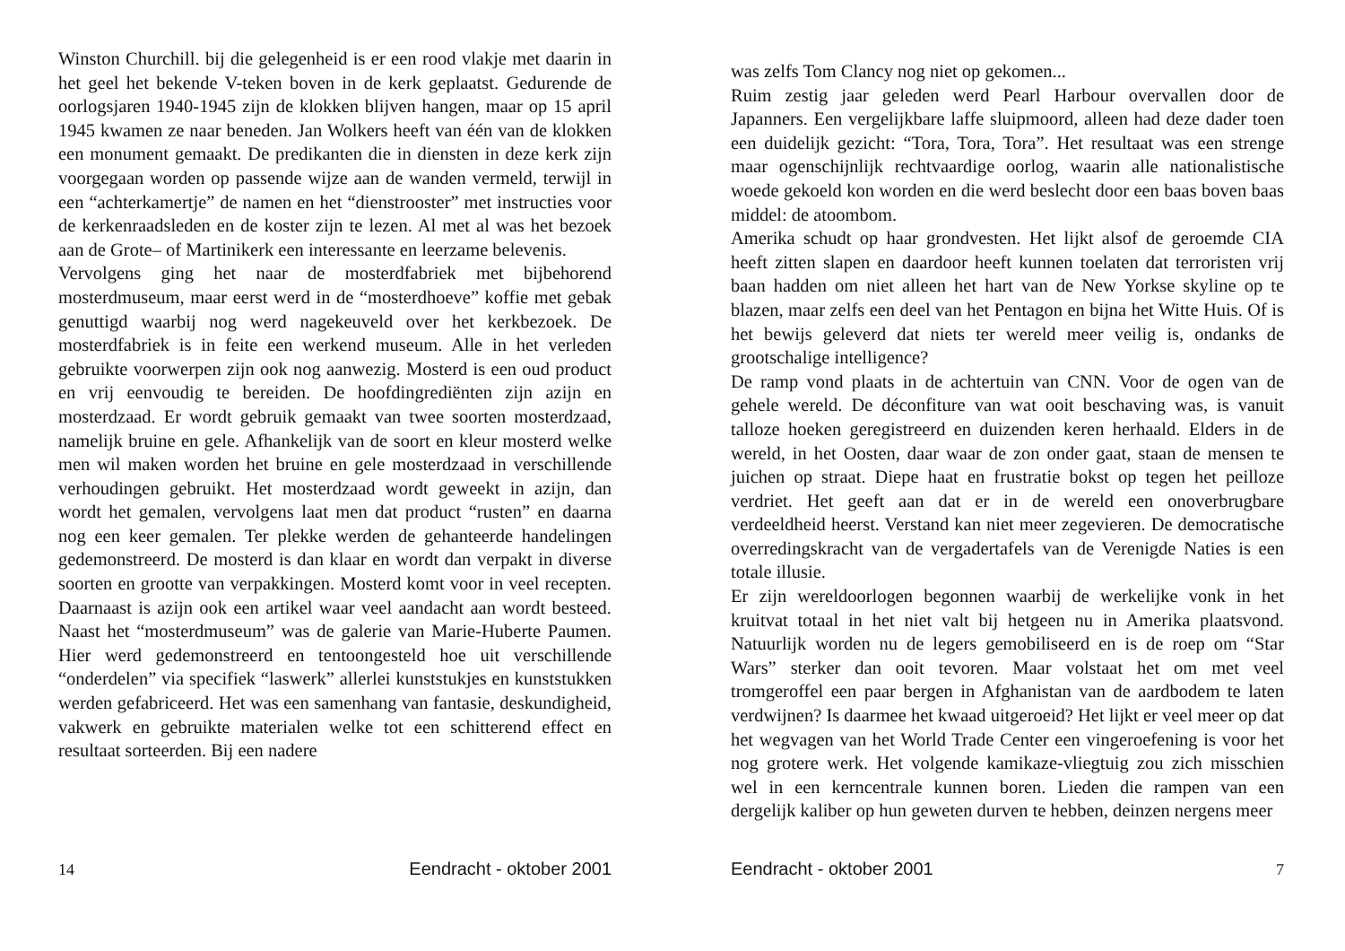Winston Churchill. bij die gelegenheid is er een rood vlakje met daarin in het geel het bekende V-teken boven in de kerk geplaatst. Gedurende de oorlogsjaren 1940-1945 zijn de klokken blijven hangen, maar op 15 april 1945 kwamen ze naar beneden. Jan Wolkers heeft van één van de klokken een monument gemaakt. De predikanten die in diensten in deze kerk zijn voorgegaan worden op passende wijze aan de wanden vermeld, terwijl in een “achterkamertje” de namen en het “dienstrooster” met instructies voor de kerkenraadsleden en de koster zijn te lezen. Al met al was het bezoek aan de Grote– of Martinikerk een interessante en leerzame belevenis.
Vervolgens ging het naar de mosterdfabriek met bijbehorend mosterdmuseum, maar eerst werd in de “mosterdhoeve” koffie met gebak genuttigd waarbij nog werd nagekeuveld over het kerkbezoek. De mosterdfabriek is in feite een werkend museum. Alle in het verleden gebruikte voorwerpen zijn ook nog aanwezig. Mosterd is een oud product en vrij eenvoudig te bereiden. De hoofdingrediënten zijn azijn en mosterdzaad. Er wordt gebruik gemaakt van twee soorten mosterdzaad, namelijk bruine en gele. Afhankelijk van de soort en kleur mosterd welke men wil maken worden het bruine en gele mosterdzaad in verschillende verhoudingen gebruikt. Het mosterdzaad wordt geweekt in azijn, dan wordt het gemalen, vervolgens laat men dat product “rusten” en daarna nog een keer gemalen. Ter plekke werden de gehanteerde handelingen gedemonstreerd. De mosterd is dan klaar en wordt dan verpakt in diverse soorten en grootte van verpakkingen. Mosterd komt voor in veel recepten. Daarnaast is azijn ook een artikel waar veel aandacht aan wordt besteed. Naast het “mosterdmuseum” was de galerie van Marie-Huberte Paumen. Hier werd gedemonstreerd en tentoongesteld hoe uit verschillende “onderdelen” via specifiek “laswerk” allerlei kunststukjes en kunststukken werden gefabriceerd. Het was een samenhang van fantasie, deskundigheid, vakwerk en gebruikte materialen welke tot een schitterend effect en resultaat sorteerden. Bij een nadere
14 Eendracht - oktober 2001
was zelfs Tom Clancy nog niet op gekomen...
Ruim zestig jaar geleden werd Pearl Harbour overvallen door de Japanners. Een vergelijkbare laffe sluipmoord, alleen had deze dader toen een duidelijk gezicht: “Tora, Tora, Tora”. Het resultaat was een strenge maar ogenschijnlijk rechtvaardige oorlog, waarin alle nationalistische woede gekoeld kon worden en die werd beslecht door een baas boven baas middel: de atoombom.
Amerika schudt op haar grondvesten. Het lijkt alsof de geroemde CIA heeft zitten slapen en daardoor heeft kunnen toelaten dat terroristen vrij baan hadden om niet alleen het hart van de New Yorkse skyline op te blazen, maar zelfs een deel van het Pentagon en bijna het Witte Huis. Of is het bewijs geleverd dat niets ter wereld meer veilig is, ondanks de grootschalige intelligence?
De ramp vond plaats in de achtertuin van CNN. Voor de ogen van de gehele wereld. De déconfiture van wat ooit beschaving was, is vanuit talloze hoeken geregistreerd en duizenden keren herhaald. Elders in de wereld, in het Oosten, daar waar de zon onder gaat, staan de mensen te juichen op straat. Diepe haat en frustratie bokst op tegen het peilloze verdriet. Het geeft aan dat er in de wereld een onoverbrugbare verdeeldheid heerst. Verstand kan niet meer zegevieren. De democratische overredingskracht van de vergadertafels van de Verenigde Naties is een totale illusie.
Er zijn wereldoorlogen begonnen waarbij de werkelijke vonk in het kruitvat totaal in het niet valt bij hetgeen nu in Amerika plaatsvond. Natuurlijk worden nu de legers gemobiliseerd en is de roep om “Star Wars” sterker dan ooit tevoren. Maar volstaat het om met veel tromgeroffel een paar bergen in Afghanistan van de aardbodem te laten verdwijnen? Is daarmee het kwaad uitgeroeid? Het lijkt er veel meer op dat het wegvagen van het World Trade Center een vingeroefening is voor het nog grotere werk. Het volgende kamikaze-vliegtuig zou zich misschien wel in een kerncentrale kunnen boren. Lieden die rampen van een dergelijk kaliber op hun geweten durven te hebben, deinzen nergens meer
Eendracht - oktober 2001 7